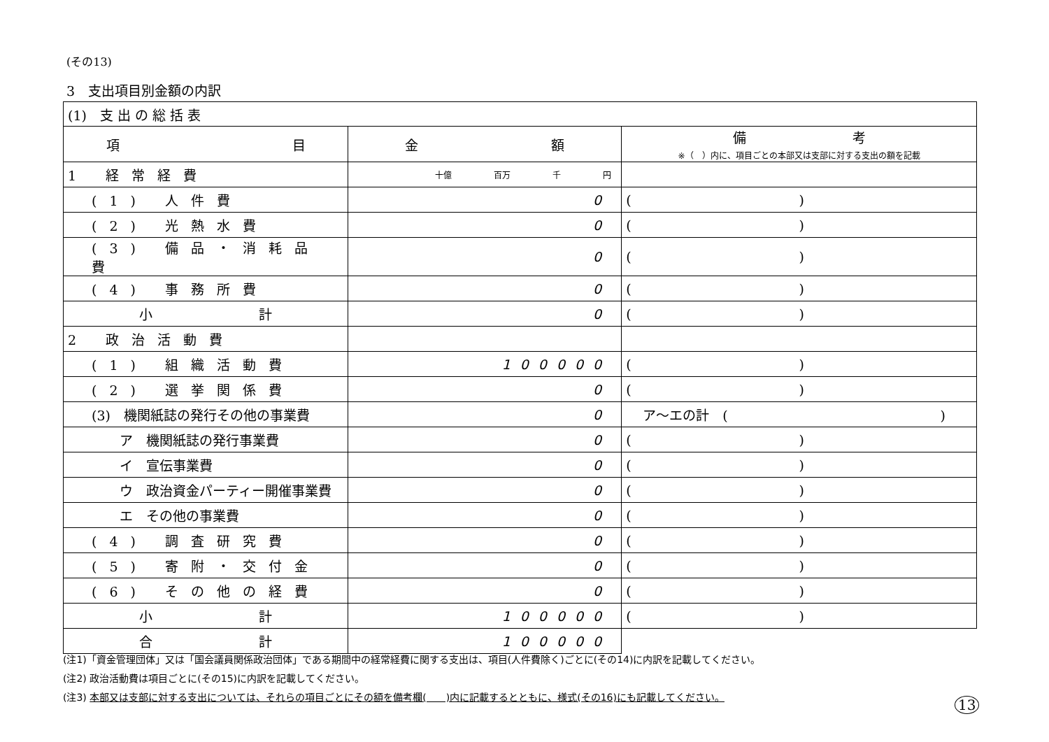(その13)
3　支出項目別金額の内訳
| (1) 支 出 の 総 括 表 | | |
| 項 目 | 金 額 | 備 考 ※（ ）内に、項目ごとの本部又は支部に対する支出の額を記載 |
| 1 経常経費 | 十億 百万 千 円 | |
| (1) 人件費 | 0 | () |
| (2) 光熱水費 | 0 | () |
| (3) 備品・消耗品費 | 0 | () |
| (4) 事務所費 | 0 | () |
| 小 計 | 0 | () |
| 2 政治活動費 | | |
| (1) 組織活動費 | 100000 | () |
| (2) 選挙関係費 | 0 | () |
| (3) 機関紙誌の発行その他の事業費 | 0 | ア～エの計 ( ) |
| ア 機関紙誌の発行事業費 | 0 | () |
| イ 宣伝事業費 | 0 | () |
| ウ 政治資金パーティー開催事業費 | 0 | () |
| エ その他の事業費 | 0 | () |
| (4) 調査研究費 | 0 | () |
| (5) 寄附・交付金 | 0 | () |
| (6) その他の経費 | 0 | () |
| 小 計 | 100000 | () |
| 合 計 | 100000 | |
(注1)「資金管理団体」又は「国会議員関係政治団体」である期間中の経常経費に関する支出は、項目(人件費除く)ごとに(その14)に内訳を記載してください。
(注2) 政治活動費は項目ごとに(その15)に内訳を記載してください。
(注3) 本部又は支部に対する支出については、それらの項目ごとにその額を備考欄(　　)内に記載するとともに、様式(その16)にも記載してください。
13